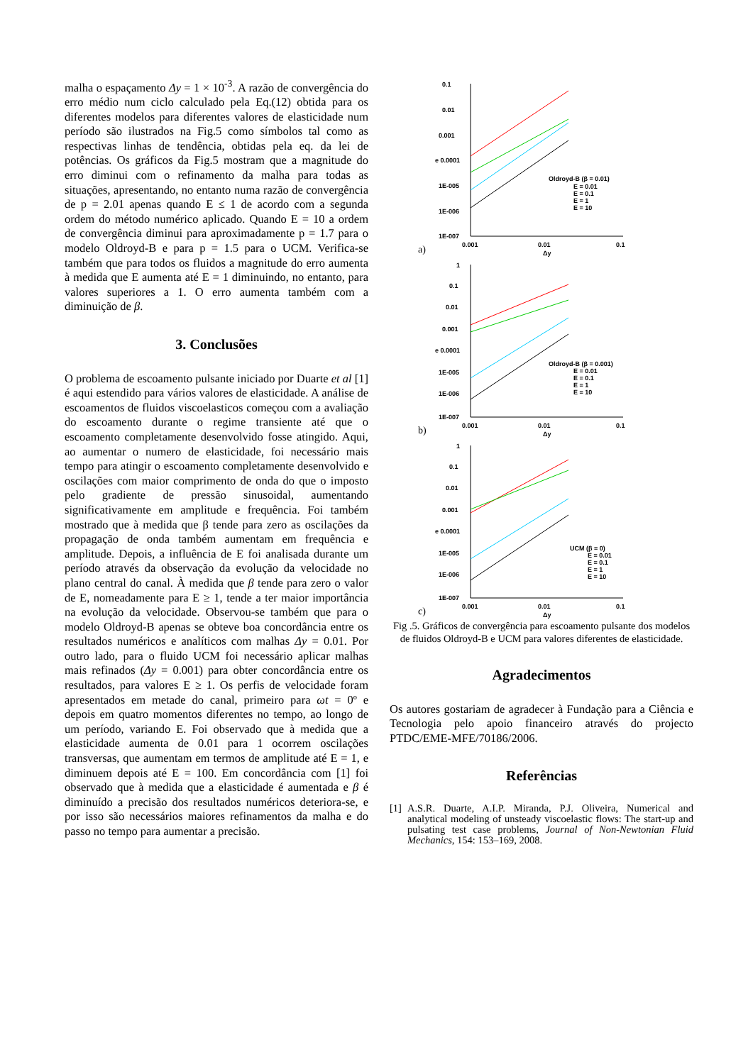malha o espaçamento Δy = 1 × 10<sup>-3</sup>. A razão de convergência do erro médio num ciclo calculado pela Eq.(12) obtida para os diferentes modelos para diferentes valores de elasticidade num período são ilustrados na Fig.5 como símbolos tal como as respectivas linhas de tendência, obtidas pela eq. da lei de potências. Os gráficos da Fig.5 mostram que a magnitude do erro diminui com o refinamento da malha para todas as situações, apresentando, no entanto numa razão de convergência de p = 2.01 apenas quando E ≤ 1 de acordo com a segunda ordem do método numérico aplicado. Quando E = 10 a ordem de convergência diminui para aproximadamente p = 1.7 para o modelo Oldroyd-B e para p = 1.5 para o UCM. Verifica-se também que para todos os fluidos a magnitude do erro aumenta à medida que E aumenta até E = 1 diminuindo, no entanto, para valores superiores a 1. O erro aumenta também com a diminuição de β.
3. Conclusões
O problema de escoamento pulsante iniciado por Duarte et al [1] é aqui estendido para vários valores de elasticidade. A análise de escoamentos de fluidos viscoelasticos começou com a avaliação do escoamento durante o regime transiente até que o escoamento completamente desenvolvido fosse atingido. Aqui, ao aumentar o numero de elasticidade, foi necessário mais tempo para atingir o escoamento completamente desenvolvido e oscilações com maior comprimento de onda do que o imposto pelo gradiente de pressão sinusoidal, aumentando significativamente em amplitude e frequência. Foi também mostrado que à medida que β tende para zero as oscilações da propagação de onda também aumentam em frequência e amplitude. Depois, a influência de E foi analisada durante um período através da observação da evolução da velocidade no plano central do canal. À medida que β tende para zero o valor de E, nomeadamente para E ≥ 1, tende a ter maior importância na evolução da velocidade. Observou-se também que para o modelo Oldroyd-B apenas se obteve boa concordância entre os resultados numéricos e analíticos com malhas Δy = 0.01. Por outro lado, para o fluido UCM foi necessário aplicar malhas mais refinados (Δy = 0.001) para obter concordância entre os resultados, para valores E ≥ 1. Os perfis de velocidade foram apresentados em metade do canal, primeiro para ωt = 0º e depois em quatro momentos diferentes no tempo, ao longo de um período, variando E. Foi observado que à medida que a elasticidade aumenta de 0.01 para 1 ocorrem oscilações transversas, que aumentam em termos de amplitude até E = 1, e diminuem depois até E = 100. Em concordância com [1] foi observado que à medida que a elasticidade é aumentada e β é diminuído a precisão dos resultados numéricos deteriora-se, e por isso são necessários maiores refinamentos da malha e do passo no tempo para aumentar a precisão.
a)
0.1
0.01
0.001
e 0.0001
1E-005
1E-006
1E-007
0.001
0.01
0.1
Δy
Oldroyd-B (β = 0.01)
E = 0.01
E = 0.1
E = 1
E = 10
b)
1
0.1
0.01
0.001
e 0.0001
1E-005
1E-006
1E-007
0.001
0.01
0.1
Δy
Oldroyd-B (β = 0.001)
E = 0.01
E = 0.1
E = 1
E = 10
c)
1
0.1
0.01
0.001
e 0.0001
1E-005
1E-006
1E-007
0.001
0.01
0.1
Δy
UCM (β = 0)
E = 0.01
E = 0.1
E = 1
E = 10
Fig .5. Gráficos de convergência para escoamento pulsante dos modelos de fluidos Oldroyd-B e UCM para valores diferentes de elasticidade.
Agradecimentos
Os autores gostariam de agradecer à Fundação para a Ciência e Tecnologia pelo apoio financeiro através do projecto PTDC/EME-MFE/70186/2006.
Referências
[1] A.S.R. Duarte, A.I.P. Miranda, P.J. Oliveira, Numerical and analytical modeling of unsteady viscoelastic flows: The start-up and pulsating test case problems, Journal of Non-Newtonian Fluid Mechanics, 154: 153–169, 2008.